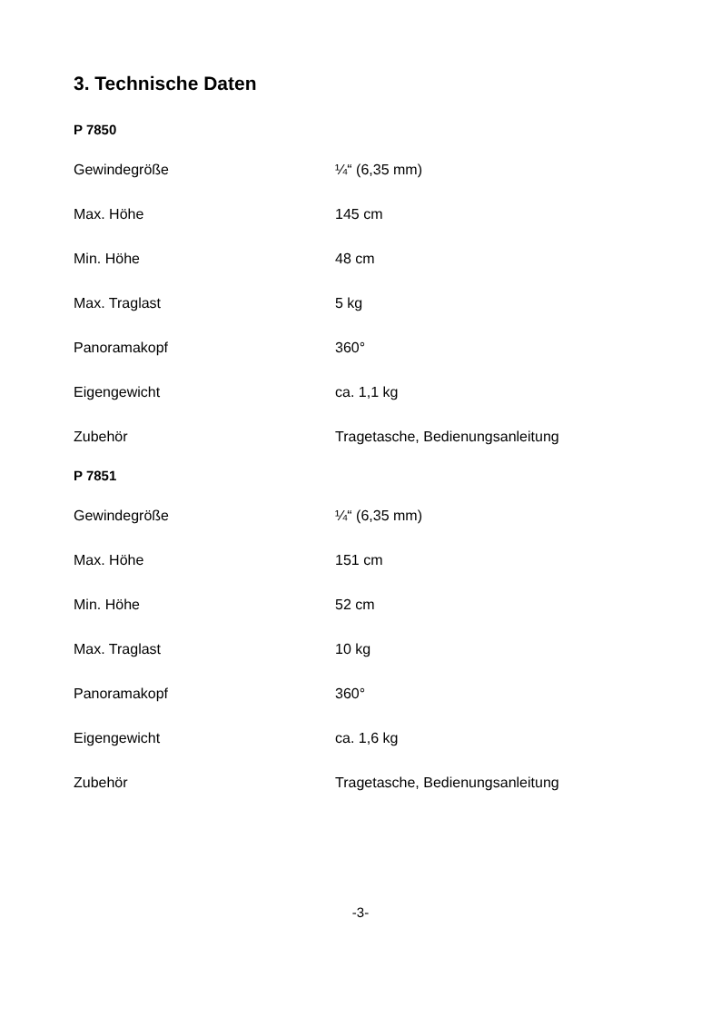3. Technische Daten
P 7850
| Gewindegröße | ¼“ (6,35 mm) |
| Max. Höhe | 145 cm |
| Min. Höhe | 48 cm |
| Max. Traglast | 5 kg |
| Panoramakopf | 360° |
| Eigengewicht | ca. 1,1 kg |
| Zubehör | Tragetasche, Bedienungsanleitung |
P 7851
| Gewindegröße | ¼“ (6,35 mm) |
| Max. Höhe | 151 cm |
| Min. Höhe | 52 cm |
| Max. Traglast | 10 kg |
| Panoramakopf | 360° |
| Eigengewicht | ca. 1,6 kg |
| Zubehör | Tragetasche, Bedienungsanleitung |
-3-